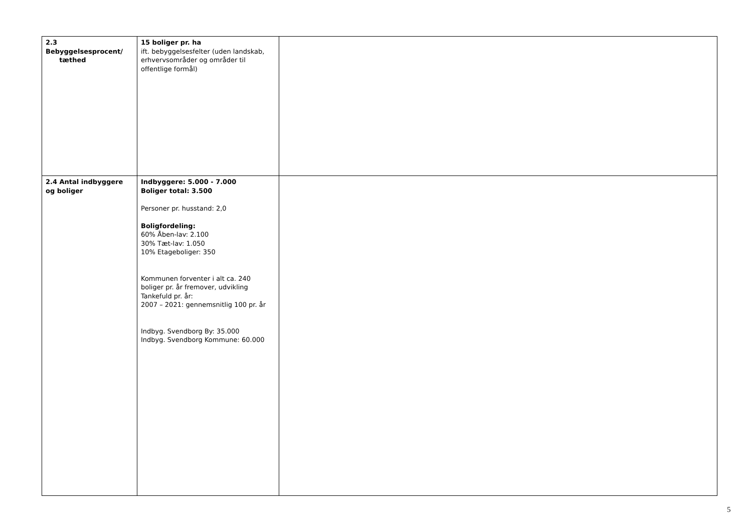| 2.3 Bebyggelsesprocent/ tæthed | 15 boliger pr. ha ift. bebyggelsesfelter (uden landskab, erhvervsområder og områder til offentlige formål) | |
| 2.4 Antal indbyggere og boliger | Indbyggere: 5.000 - 7.000 Boliger total: 3.500 Personer pr. husstand: 2,0 Boligfordeling: 60% Åben-lav: 2.100 30% Tæt-lav: 1.050 10% Etageboliger: 350 Kommunen forventer i alt ca. 240 boliger pr. år fremover, udvikling Tankefuld pr. år: 2007 – 2021: gennemsnitlig 100 pr. år Indbyg. Svendborg By: 35.000 Indbyg. Svendborg Kommune: 60.000 | |
5